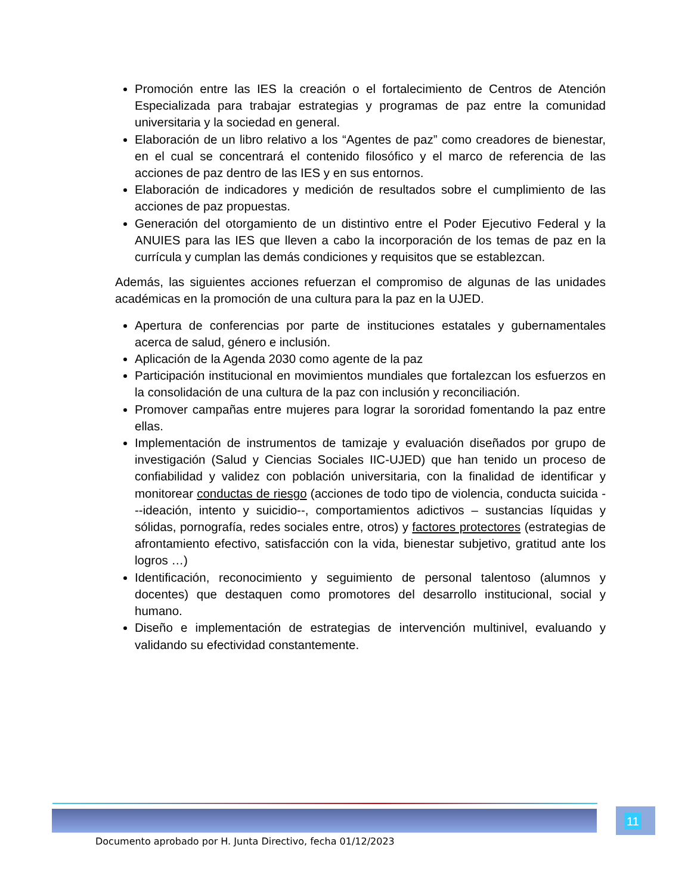Promoción entre las IES la creación o el fortalecimiento de Centros de Atención Especializada para trabajar estrategias y programas de paz entre la comunidad universitaria y la sociedad en general.
Elaboración de un libro relativo a los “Agentes de paz” como creadores de bienestar, en el cual se concentrará el contenido filosófico y el marco de referencia de las acciones de paz dentro de las IES y en sus entornos.
Elaboración de indicadores y medición de resultados sobre el cumplimiento de las acciones de paz propuestas.
Generación del otorgamiento de un distintivo entre el Poder Ejecutivo Federal y la ANUIES para las IES que lleven a cabo la incorporación de los temas de paz en la currícula y cumplan las demás condiciones y requisitos que se establezcan.
Además, las siguientes acciones refuerzan el compromiso de algunas de las unidades académicas en la promoción de una cultura para la paz en la UJED.
Apertura de conferencias por parte de instituciones estatales y gubernamentales acerca de salud, género e inclusión.
Aplicación de la Agenda 2030 como agente de la paz
Participación institucional en movimientos mundiales que fortalezcan los esfuerzos en la consolidación de una cultura de la paz con inclusión y reconciliación.
Promover campañas entre mujeres para lograr la sororidad fomentando la paz entre ellas.
Implementación de instrumentos de tamizaje y evaluación diseñados por grupo de investigación (Salud y Ciencias Sociales IIC-UJED) que han tenido un proceso de confiabilidad y validez con población universitaria, con la finalidad de identificar y monitorear conductas de riesgo (acciones de todo tipo de violencia, conducta suicida ---ideación, intento y suicidio--, comportamientos adictivos – sustancias líquidas y sólidas, pornografía, redes sociales entre, otros) y factores protectores (estrategias de afrontamiento efectivo, satisfacción con la vida, bienestar subjetivo, gratitud ante los logros …)
Identificación, reconocimiento y seguimiento de personal talentoso (alumnos y docentes) que destaquen como promotores del desarrollo institucional, social y humano.
Diseño e implementación de estrategias de intervención multinivel, evaluando y validando su efectividad constantemente.
11
Documento aprobado por H. Junta Directivo, fecha 01/12/2023